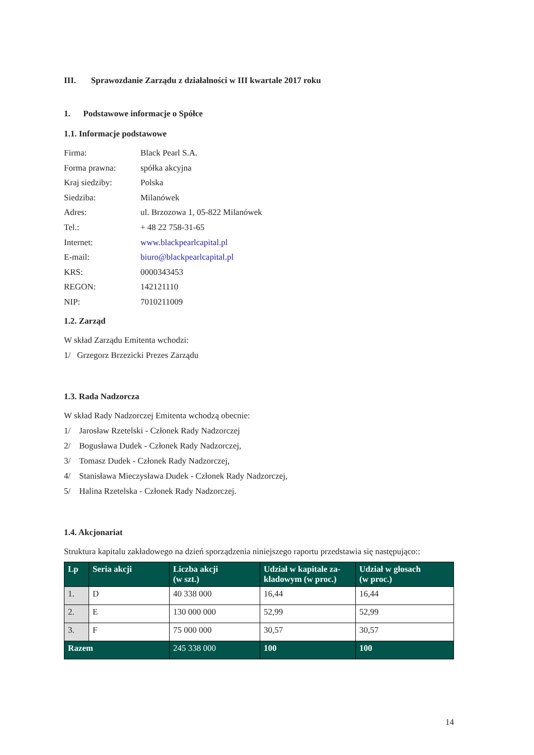III. Sprawozdanie Zarządu z działalności w III kwartale 2017 roku
1. Podstawowe informacje o Spółce
1.1. Informacje podstawowe
Firma: Black Pearl S.A.
Forma prawna: spółka akcyjna
Kraj siedziby: Polska
Siedziba: Milanówek
Adres: ul. Brzozowa 1, 05-822 Milanówek
Tel.: + 48 22 758-31-65
Internet: www.blackpearlcapital.pl
E-mail: biuro@blackpearlcapital.pl
KRS: 0000343453
REGON: 142121110
NIP: 7010211009
1.2. Zarząd
W skład Zarządu Emitenta wchodzi:
1/ Grzegorz Brzezicki Prezes Zarządu
1.3. Rada Nadzorcza
W skład Rady Nadzorczej Emitenta wchodzą obecnie:
1/ Jarosław Rzetelski - Członek Rady Nadzorczej
2/ Bogusława Dudek - Członek Rady Nadzorczej,
3/ Tomasz Dudek - Członek Rady Nadzorczej,
4/ Stanisława Mieczysława Dudek - Członek Rady Nadzorczej,
5/ Halina Rzetelska - Członek Rady Nadzorczej.
1.4. Akcjonariat
Struktura kapitalu zakładowego na dzień sporządzenia niniejszego raportu przedstawia się następująco::
| Lp | Seria akcji | Liczba akcji (w szt.) | Udział w kapitale za-kładowym (w proc.) | Udział w głosach (w proc.) |
| --- | --- | --- | --- | --- |
| 1. | D | 40 338 000 | 16,44 | 16,44 |
| 2. | E | 130 000 000 | 52,99 | 52,99 |
| 3. | F | 75 000 000 | 30,57 | 30,57 |
| Razem | | 245 338 000 | 100 | 100 |
14